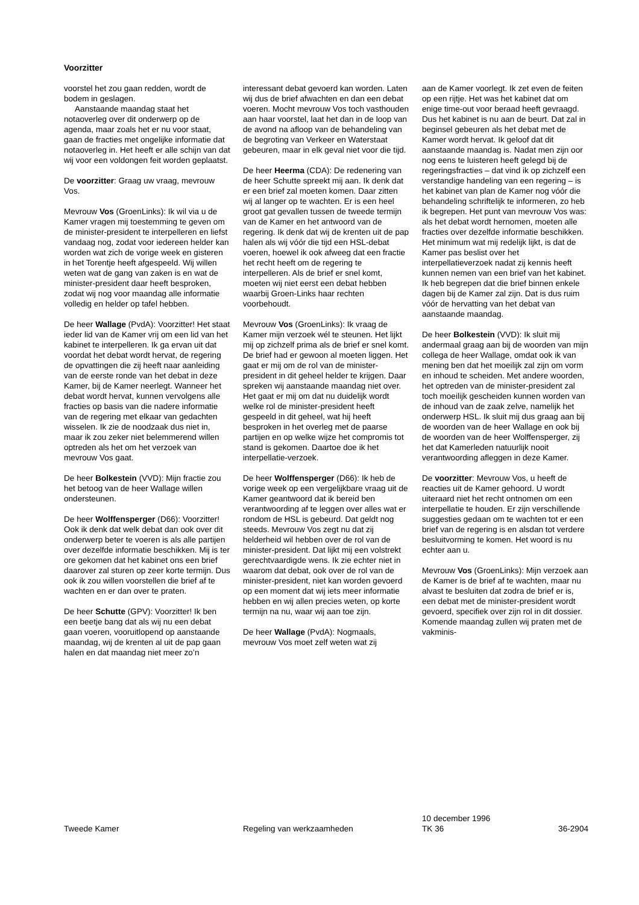Voorzitter
voorstel het zou gaan redden, wordt de bodem in geslagen.
Aanstaande maandag staat het notaoverleg over dit onderwerp op de agenda, maar zoals het er nu voor staat, gaan de fracties met ongelijke informatie dat notaoverleg in. Het heeft er alle schijn van dat wij voor een voldongen feit worden geplaatst.
De voorzitter: Graag uw vraag, mevrouw Vos.
Mevrouw Vos (GroenLinks): Ik wil via u de Kamer vragen mij toestemming te geven om de minister-president te interpelleren en liefst vandaag nog, zodat voor iedereen helder kan worden wat zich de vorige week en gisteren in het Torentje heeft afgespeeld. Wij willen weten wat de gang van zaken is en wat de minister-president daar heeft besproken, zodat wij nog voor maandag alle informatie volledig en helder op tafel hebben.
De heer Wallage (PvdA): Voorzitter! Het staat ieder lid van de Kamer vrij om een lid van het kabinet te interpelleren. Ik ga ervan uit dat voordat het debat wordt hervat, de regering de opvattingen die zij heeft naar aanleiding van de eerste ronde van het debat in deze Kamer, bij de Kamer neerlegt. Wanneer het debat wordt hervat, kunnen vervolgens alle fracties op basis van die nadere informatie van de regering met elkaar van gedachten wisselen. Ik zie de noodzaak dus niet in, maar ik zou zeker niet belemmerend willen optreden als het om het verzoek van mevrouw Vos gaat.
De heer Bolkestein (VVD): Mijn fractie zou het betoog van de heer Wallage willen ondersteunen.
De heer Wolffensperger (D66): Voorzitter! Ook ik denk dat welk debat dan ook over dit onderwerp beter te voeren is als alle partijen over dezelfde informatie beschikken. Mij is ter ore gekomen dat het kabinet ons een brief daarover zal sturen op zeer korte termijn. Dus ook ik zou willen voorstellen die brief af te wachten en er dan over te praten.
De heer Schutte (GPV): Voorzitter! Ik ben een beetje bang dat als wij nu een debat gaan voeren, vooruitlopend op aanstaande maandag, wij de krenten al uit de pap gaan halen en dat maandag niet meer zo’n
interessant debat gevoerd kan worden. Laten wij dus de brief afwachten en dan een debat voeren. Mocht mevrouw Vos toch vasthouden aan haar voorstel, laat het dan in de loop van de avond na afloop van de behandeling van de begroting van Verkeer en Waterstaat gebeuren, maar in elk geval niet voor die tijd.
De heer Heerma (CDA): De redenering van de heer Schutte spreekt mij aan. Ik denk dat er een brief zal moeten komen. Daar zitten wij al langer op te wachten. Er is een heel groot gat gevallen tussen de tweede termijn van de Kamer en het antwoord van de regering. Ik denk dat wij de krenten uit de pap halen als wij vóór die tijd een HSL-debat voeren, hoewel ik ook afweeg dat een fractie het recht heeft om de regering te interpelleren. Als de brief er snel komt, moeten wij niet eerst een debat hebben waarbij Groen-Links haar rechten voorbehoudt.
Mevrouw Vos (GroenLinks): Ik vraag de Kamer mijn verzoek wél te steunen. Het lijkt mij op zichzelf prima als de brief er snel komt. De brief had er gewoon al moeten liggen. Het gaat er mij om de rol van de minister-president in dit geheel helder te krijgen. Daar spreken wij aanstaande maandag niet over. Het gaat er mij om dat nu duidelijk wordt welke rol de minister-president heeft gespeeld in dit geheel, wat hij heeft besproken in het overleg met de paarse partijen en op welke wijze het compromis tot stand is gekomen. Daartoe doe ik het interpellatie-verzoek.
De heer Wolffensperger (D66): Ik heb de vorige week op een vergelijkbare vraag uit de Kamer geantwoord dat ik bereid ben verantwoording af te leggen over alles wat er rondom de HSL is gebeurd. Dat geldt nog steeds. Mevrouw Vos zegt nu dat zij helderheid wil hebben over de rol van de minister-president. Dat lijkt mij een volstrekt gerechtvaardigde wens. Ik zie echter niet in waarom dat debat, ook over de rol van de minister-president, niet kan worden gevoerd op een moment dat wij iets meer informatie hebben en wij allen precies weten, op korte termijn na nu, waar wij aan toe zijn.
De heer Wallage (PvdA): Nogmaals, mevrouw Vos moet zelf weten wat zij
aan de Kamer voorlegt. Ik zet even de feiten op een rijtje. Het was het kabinet dat om enige time-out voor beraad heeft gevraagd. Dus het kabinet is nu aan de beurt. Dat zal in beginsel gebeuren als het debat met de Kamer wordt hervat. Ik geloof dat dit aanstaande maandag is. Nadat men zijn oor nog eens te luisteren heeft gelegd bij de regeringsfracties – dat vind ik op zichzelf een verstandige handeling van een regering – is het kabinet van plan de Kamer nog vóór die behandeling schriftelijk te informeren, zo heb ik begrepen. Het punt van mevrouw Vos was: als het debat wordt hernomen, moeten alle fracties over dezelfde informatie beschikken. Het minimum wat mij redelijk lijkt, is dat de Kamer pas beslist over het interpellatieverzoek nadat zij kennis heeft kunnen nemen van een brief van het kabinet. Ik heb begrepen dat die brief binnen enkele dagen bij de Kamer zal zijn. Dat is dus ruim vóór de hervatting van het debat van aanstaande maandag.
De heer Bolkestein (VVD): Ik sluit mij andermaal graag aan bij de woorden van mijn collega de heer Wallage, omdat ook ik van mening ben dat het moeilijk zal zijn om vorm en inhoud te scheiden. Met andere woorden, het optreden van de minister-president zal toch moeilijk gescheiden kunnen worden van de inhoud van de zaak zelve, namelijk het onderwerp HSL. Ik sluit mij dus graag aan bij de woorden van de heer Wallage en ook bij de woorden van de heer Wolffensperger, zij het dat Kamerleden natuurlijk nooit verantwoording afleggen in deze Kamer.
De voorzitter: Mevrouw Vos, u heeft de reacties uit de Kamer gehoord. U wordt uiteraard niet het recht ontnomen om een interpellatie te houden. Er zijn verschillende suggesties gedaan om te wachten tot er een brief van de regering is en alsdan tot verdere besluitvorming te komen. Het woord is nu echter aan u.
Mevrouw Vos (GroenLinks): Mijn verzoek aan de Kamer is de brief af te wachten, maar nu alvast te besluiten dat zodra de brief er is, een debat met de minister-president wordt gevoerd, specifiek over zijn rol in dit dossier. Komende maandag zullen wij praten met de vakminis-
Tweede Kamer Regeling van werkzaamheden
10 december 1996
TK 36
36-2904